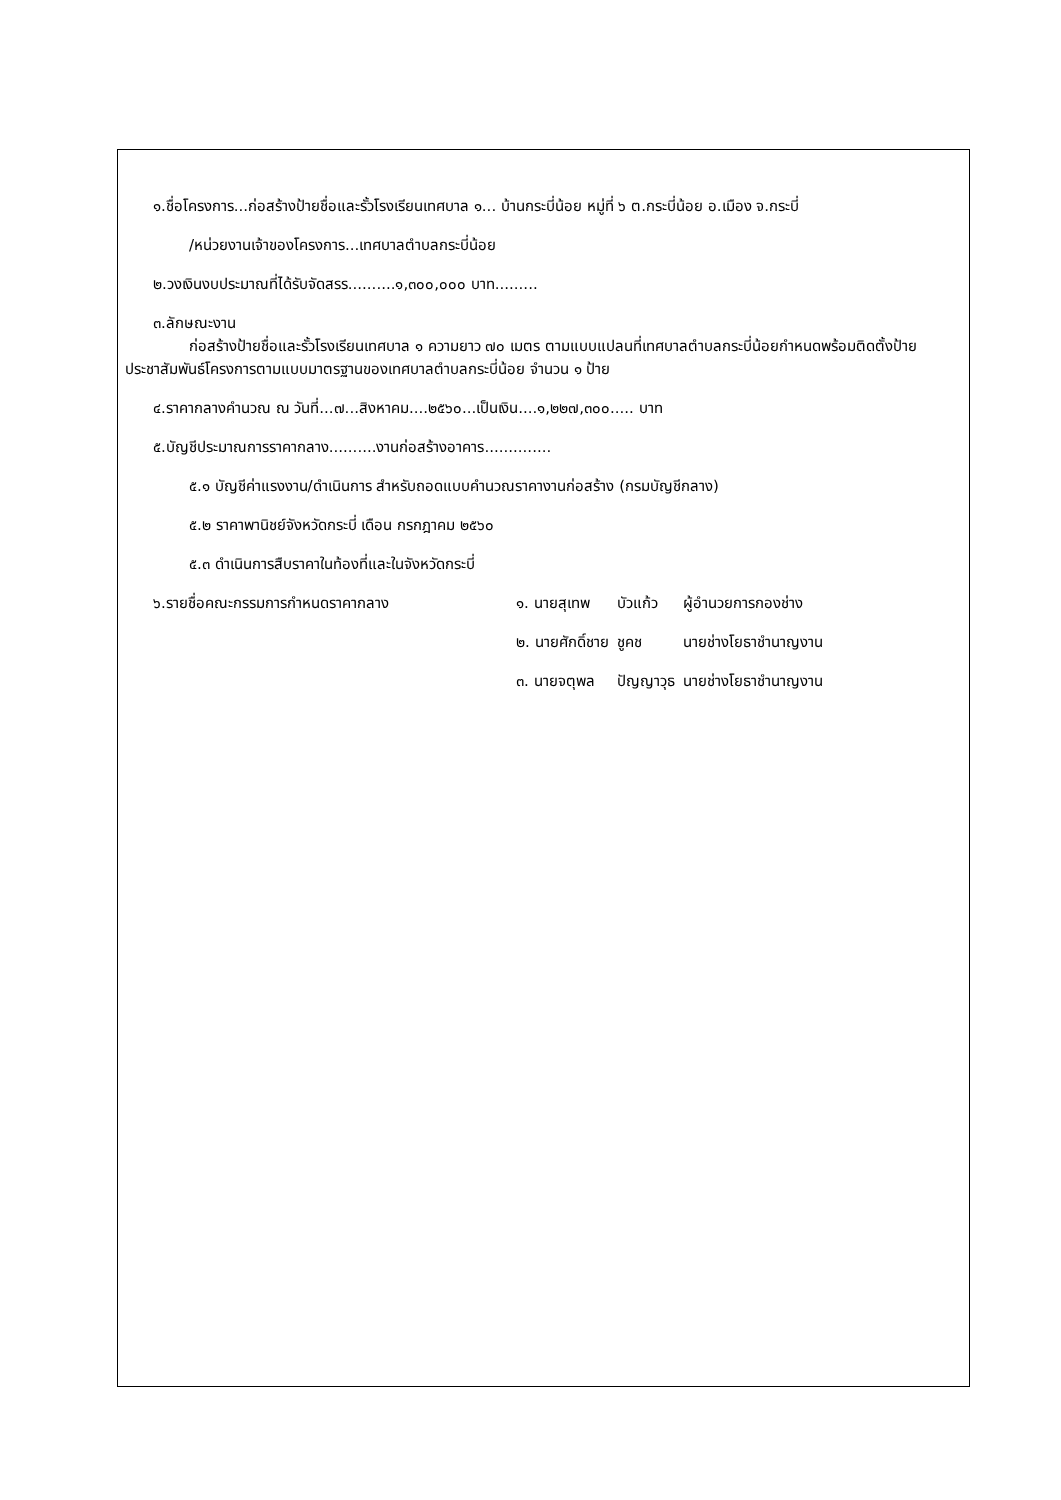๑.ชื่อโครงการ...ก่อสร้างป้ายชื่อและรั้วโรงเรียนเทศบาล ๑... บ้านกระบี่น้อย หมู่ที่ ๖ ต.กระบี่น้อย อ.เมือง จ.กระบี่
/หน่วยงานเจ้าของโครงการ...เทศบาลตำบลกระบี่น้อย
๒.วงเงินงบประมาณที่ได้รับจัดสรร..........๑,๓๐๐,๐๐๐ บาท.........
๓.ลักษณะงาน
ก่อสร้างป้ายชื่อและรั้วโรงเรียนเทศบาล ๑ ความยาว ๗๐ เมตร ตามแบบแปลนที่เทศบาลตำบลกระบี่น้อยกำหนดพร้อมติดตั้งป้ายประชาสัมพันธ์โครงการตามแบบมาตรฐานของเทศบาลตำบลกระบี่น้อย จำนวน ๑ ป้าย
๔.ราคากลางคำนวณ ณ วันที่...๗...สิงหาคม....๒๕๖๐...เป็นเงิน....๑,๒๒๗,๓๐๐..... บาท
๕.บัญชีประมาณการราคากลาง..........งานก่อสร้างอาคาร..............
๕.๑ บัญชีค่าแรงงาน/ดำเนินการ สำหรับถอดแบบคำนวณราคางานก่อสร้าง (กรมบัญชีกลาง)
๕.๒ ราคาพานิชย์จังหวัดกระบี่ เดือน กรกฎาคม ๒๕๖๐
๕.๓ ดำเนินการสืบราคาในท้องที่และในจังหวัดกระบี่
| ๖.รายชื่อคณะกรรมการกำหนดราคากลาง | ๑. นายสุเทพ | บัวแก้ว | ผู้อำนวยการกองช่าง |
| | ๒. นายศักดิ์ชาย | ชูคช | นายช่างโยธาชำนาญงาน |
| | ๓. นายจตุพล | ปัญญาวุธ | นายช่างโยธาชำนาญงาน |